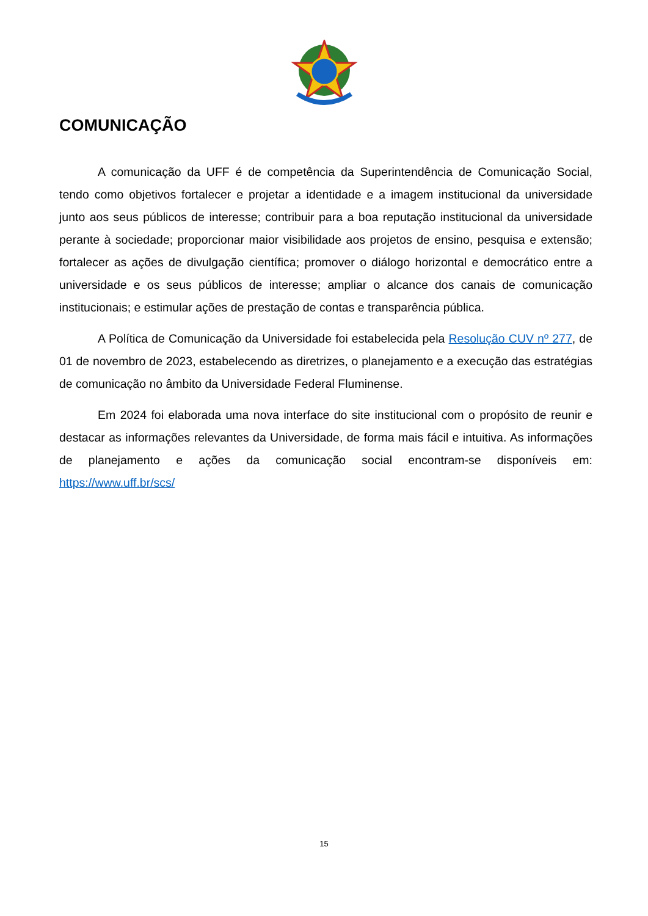COMUNICAÇÃO
A comunicação da UFF é de competência da Superintendência de Comunicação Social, tendo como objetivos fortalecer e projetar a identidade e a imagem institucional da universidade junto aos seus públicos de interesse; contribuir para a boa reputação institucional da universidade perante à sociedade; proporcionar maior visibilidade aos projetos de ensino, pesquisa e extensão; fortalecer as ações de divulgação científica; promover o diálogo horizontal e democrático entre a universidade e os seus públicos de interesse; ampliar o alcance dos canais de comunicação institucionais; e estimular ações de prestação de contas e transparência pública.
A Política de Comunicação da Universidade foi estabelecida pela Resolução CUV nº 277, de 01 de novembro de 2023, estabelecendo as diretrizes, o planejamento e a execução das estratégias de comunicação no âmbito da Universidade Federal Fluminense.
Em 2024 foi elaborada uma nova interface do site institucional com o propósito de reunir e destacar as informações relevantes da Universidade, de forma mais fácil e intuitiva. As informações de planejamento e ações da comunicação social encontram-se disponíveis em: https://www.uff.br/scs/
15